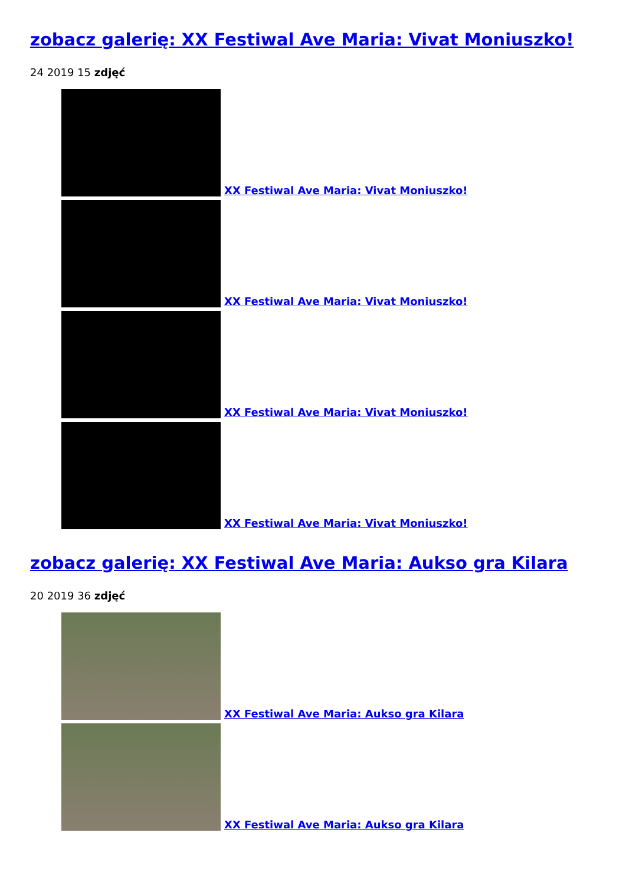zobacz galerię: XX Festiwal Ave Maria: Vivat Moniuszko!
24 2019 15 zdjęć
XX Festiwal Ave Maria: Vivat Moniuszko!
XX Festiwal Ave Maria: Vivat Moniuszko!
XX Festiwal Ave Maria: Vivat Moniuszko!
XX Festiwal Ave Maria: Vivat Moniuszko!
zobacz galerię: XX Festiwal Ave Maria: Aukso gra Kilara
20 2019 36 zdjęć
XX Festiwal Ave Maria: Aukso gra Kilara
XX Festiwal Ave Maria: Aukso gra Kilara